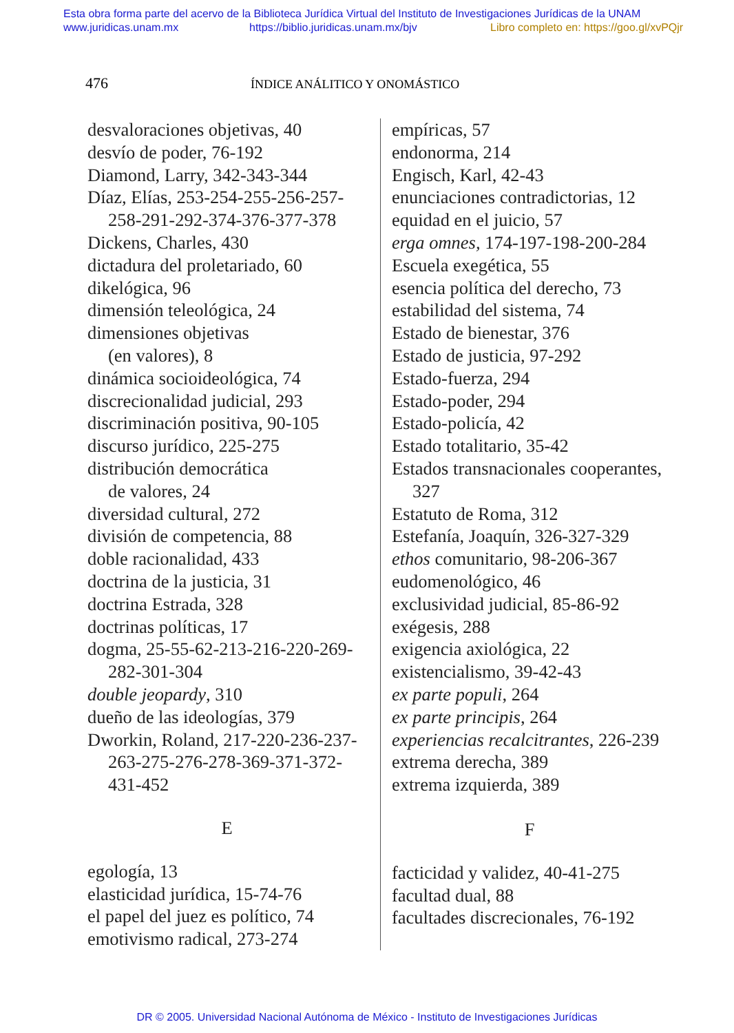Esta obra forma parte del acervo de la Biblioteca Jurídica Virtual del Instituto de Investigaciones Jurídicas de la UNAM
www.juridicas.unam.mx https://biblio.juridicas.unam.mx/bjv Libro completo en: https://goo.gl/xvPQjr
476 ÍNDICE ANÁLITICO Y ONOMÁSTICO
desvaloraciones objetivas, 40
desvío de poder, 76-192
Diamond, Larry, 342-343-344
Díaz, Elías, 253-254-255-256-257-258-291-292-374-376-377-378
Dickens, Charles, 430
dictadura del proletariado, 60
dikelógica, 96
dimensión teleológica, 24
dimensiones objetivas
(en valores), 8
dinámica socioideológica, 74
discrecionalidad judicial, 293
discriminación positiva, 90-105
discurso jurídico, 225-275
distribución democrática
de valores, 24
diversidad cultural, 272
división de competencia, 88
doble racionalidad, 433
doctrina de la justicia, 31
doctrina Estrada, 328
doctrinas políticas, 17
dogma, 25-55-62-213-216-220-269-282-301-304
double jeopardy, 310
dueño de las ideologías, 379
Dworkin, Roland, 217-220-236-237-263-275-276-278-369-371-372-431-452
E
egología, 13
elasticidad jurídica, 15-74-76
el papel del juez es político, 74
emotivismo radical, 273-274
empíricas, 57
endonorma, 214
Engisch, Karl, 42-43
enunciaciones contradictorias, 12
equidad en el juicio, 57
erga omnes, 174-197-198-200-284
Escuela exegética, 55
esencia política del derecho, 73
estabilidad del sistema, 74
Estado de bienestar, 376
Estado de justicia, 97-292
Estado-fuerza, 294
Estado-poder, 294
Estado-policía, 42
Estado totalitario, 35-42
Estados transnacionales cooperantes, 327
Estatuto de Roma, 312
Estefanía, Joaquín, 326-327-329
ethos comunitario, 98-206-367
eudomenológico, 46
exclusividad judicial, 85-86-92
exégesis, 288
exigencia axiológica, 22
existencialismo, 39-42-43
ex parte populi, 264
ex parte principis, 264
experiencias recalcitrantes, 226-239
extrema derecha, 389
extrema izquierda, 389
F
facticidad y validez, 40-41-275
facultad dual, 88
facultades discrecionales, 76-192
DR © 2005. Universidad Nacional Autónoma de México - Instituto de Investigaciones Jurídicas